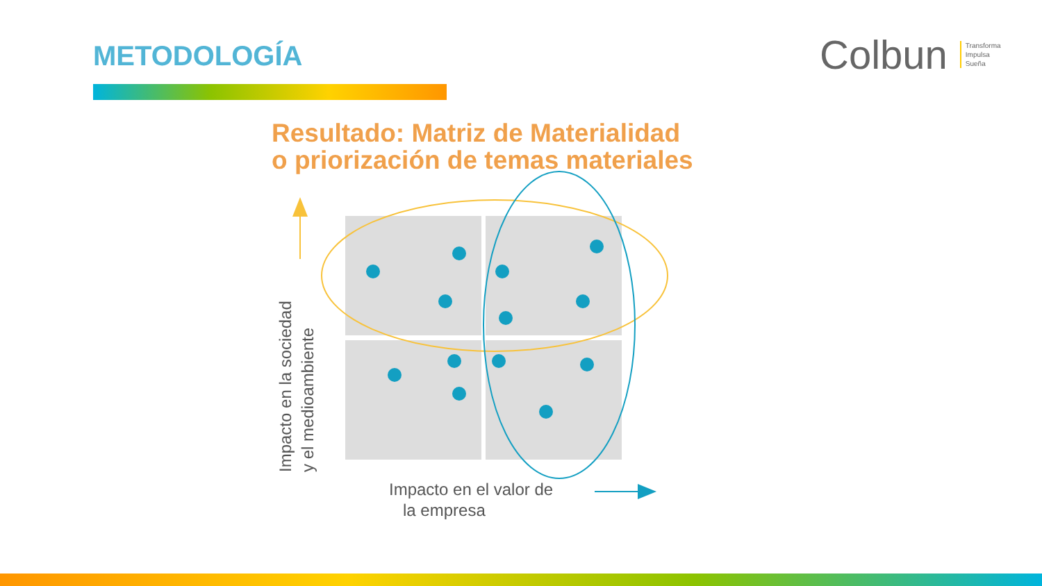METODOLOGÍA
Colbun Transforma
Impulsa
Sueña
Resultado: Matriz de Materialidad
o priorización de temas materiales
Impacto en la sociedad
y el medioambiente
Impacto en el valor de
la empresa